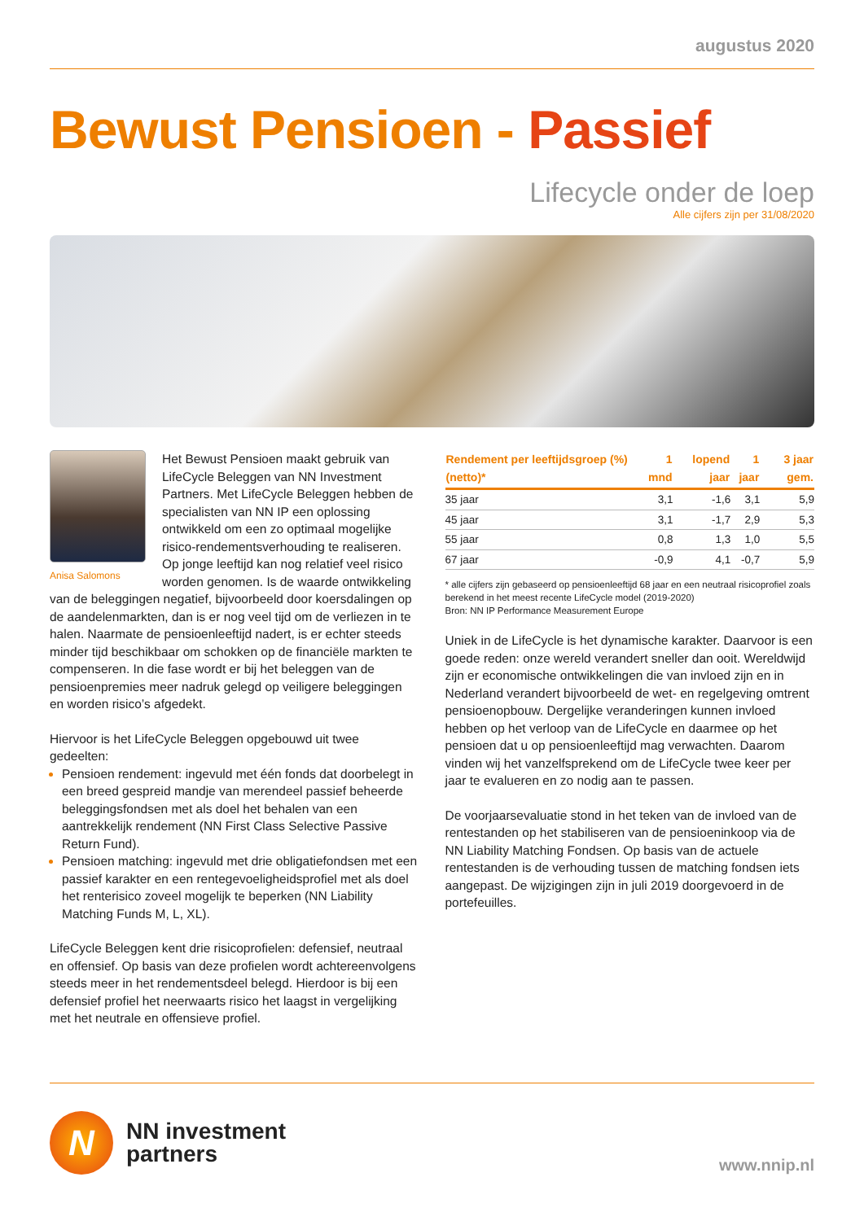augustus 2020
Bewust Pensioen - Passief
Lifecycle onder de loep
Alle cijfers zijn per 31/08/2020
Anisa Salomons
Het Bewust Pensioen maakt gebruik van LifeCycle Beleggen van NN Investment Partners. Met LifeCycle Beleggen hebben de specialisten van NN IP een oplossing ontwikkeld om een zo optimaal mogelijke risico-rendementsverhouding te realiseren. Op jonge leeftijd kan nog relatief veel risico worden genomen. Is de waarde ontwikkeling van de beleggingen negatief, bijvoorbeeld door koersdalingen op de aandelenmarkten, dan is er nog veel tijd om de verliezen in te halen. Naarmate de pensioenleeftijd nadert, is er echter steeds minder tijd beschikbaar om schokken op de financiële markten te compenseren. In die fase wordt er bij het beleggen van de pensioenpremies meer nadruk gelegd op veiligere beleggingen en worden risico’s afgedekt.
Hiervoor is het LifeCycle Beleggen opgebouwd uit twee gedeelten:
Pensioen rendement: ingevuld met één fonds dat doorbelegt in een breed gespreid mandje van merendeel passief beheerde beleggingsfondsen met als doel het behalen van een aantrekkelijk rendement (NN First Class Selective Passive Return Fund).
Pensioen matching: ingevuld met drie obligatiefondsen met een passief karakter en een rentegevoeligheidsprofiel met als doel het renterisico zoveel mogelijk te beperken (NN Liability Matching Funds M, L, XL).
LifeCycle Beleggen kent drie risicoprofielen: defensief, neutraal en offensief. Op basis van deze profielen wordt achtereenvolgens steeds meer in het rendementsdeel belegd. Hierdoor is bij een defensief profiel het neerwaarts risico het laagst in vergelijking met het neutrale en offensieve profiel.
| Rendement per leeftijdsgroep (%) (netto)* | 1 mnd | lopend jaar | 1 jaar | 3 jaar gem. |
| --- | --- | --- | --- | --- |
| 35 jaar | 3,1 | -1,6 | 3,1 | 5,9 |
| 45 jaar | 3,1 | -1,7 | 2,9 | 5,3 |
| 55 jaar | 0,8 | 1,3 | 1,0 | 5,5 |
| 67 jaar | -0,9 | 4,1 | -0,7 | 5,9 |
* alle cijfers zijn gebaseerd op pensioenleeftijd 68 jaar en een neutraal risicoprofiel zoals berekend in het meest recente LifeCycle model (2019-2020)
Bron: NN IP Performance Measurement Europe
Uniek in de LifeCycle is het dynamische karakter. Daarvoor is een goede reden: onze wereld verandert sneller dan ooit. Wereldwijd zijn er economische ontwikkelingen die van invloed zijn en in Nederland verandert bijvoorbeeld de wet- en regelgeving omtrent pensioenopbouw. Dergelijke veranderingen kunnen invloed hebben op het verloop van de LifeCycle en daarmee op het pensioen dat u op pensioenleeftijd mag verwachten. Daarom vinden wij het vanzelfsprekend om de LifeCycle twee keer per jaar te evalueren en zo nodig aan te passen.
De voorjaarsevaluatie stond in het teken van de invloed van de rentestanden op het stabiliseren van de pensioeninkoop via de NN Liability Matching Fondsen. Op basis van de actuele rentestanden is de verhouding tussen de matching fondsen iets aangepast. De wijzigingen zijn in juli 2019 doorgevoerd in de portefeuilles.
N
NN investment
partners
www.nnip.nl